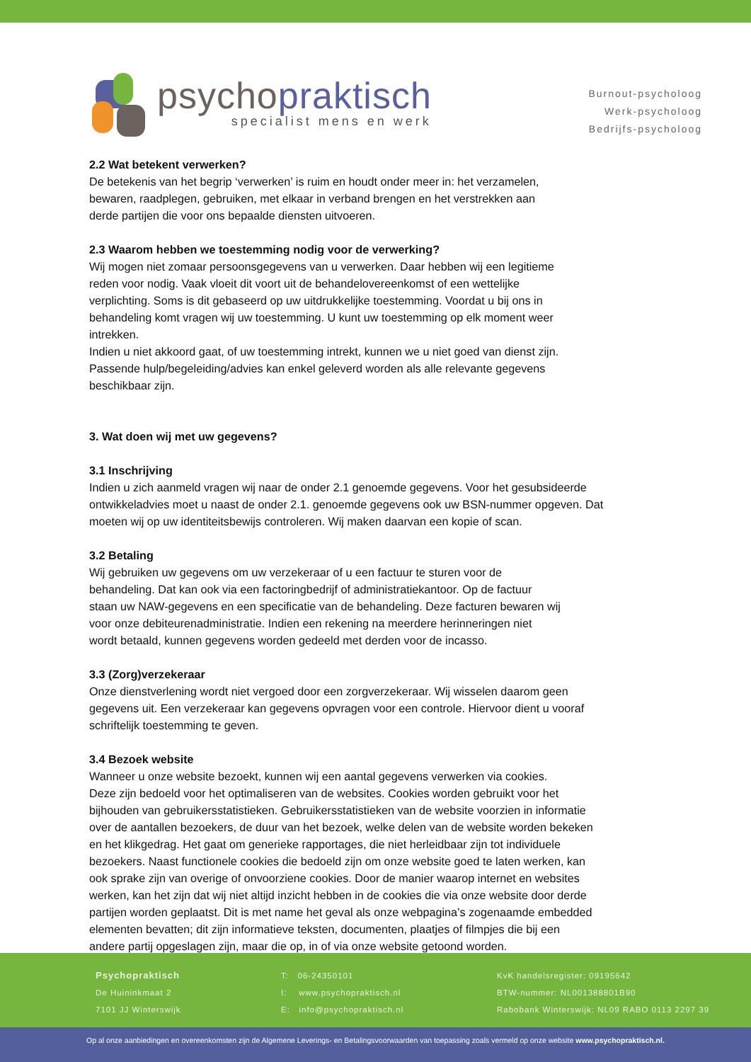psychopraktisch
specialist mens en werk
Burnout-psycholoog
Werk-psycholoog
Bedrijfs-psycholoog
2.2 Wat betekent verwerken?
De betekenis van het begrip ‘verwerken’ is ruim en houdt onder meer in: het verzamelen,
bewaren, raadplegen, gebruiken, met elkaar in verband brengen en het verstrekken aan
derde partijen die voor ons bepaalde diensten uitvoeren.
2.3 Waarom hebben we toestemming nodig voor de verwerking?
Wij mogen niet zomaar persoonsgegevens van u verwerken. Daar hebben wij een legitieme
reden voor nodig. Vaak vloeit dit voort uit de behandelovereenkomst of een wettelijke
verplichting. Soms is dit gebaseerd op uw uitdrukkelijke toestemming. Voordat u bij ons in
behandeling komt vragen wij uw toestemming. U kunt uw toestemming op elk moment weer
intrekken.
Indien u niet akkoord gaat, of uw toestemming intrekt, kunnen we u niet goed van dienst zijn.
Passende hulp/begeleiding/advies kan enkel geleverd worden als alle relevante gegevens
beschikbaar zijn.
3. Wat doen wij met uw gegevens?
3.1 Inschrijving
Indien u zich aanmeld vragen wij naar de onder 2.1 genoemde gegevens. Voor het gesubsideerde
ontwikkeladvies moet u naast de onder 2.1. genoemde gegevens ook uw BSN-nummer opgeven. Dat
moeten wij op uw identiteitsbewijs controleren. Wij maken daarvan een kopie of scan.
3.2 Betaling
Wij gebruiken uw gegevens om uw verzekeraar of u een factuur te sturen voor de
behandeling. Dat kan ook via een factoringbedrijf of administratiekantoor. Op de factuur
staan uw NAW-gegevens en een specificatie van de behandeling. Deze facturen bewaren wij
voor onze debiteurenadministratie. Indien een rekening na meerdere herinneringen niet
wordt betaald, kunnen gegevens worden gedeeld met derden voor de incasso.
3.3 (Zorg)verzekeraar
Onze dienstverlening wordt niet vergoed door een zorgverzekeraar. Wij wisselen daarom geen
gegevens uit. Een verzekeraar kan gegevens opvragen voor een controle. Hiervoor dient u vooraf
schriftelijk toestemming te geven.
3.4 Bezoek website
Wanneer u onze website bezoekt, kunnen wij een aantal gegevens verwerken via cookies.
Deze zijn bedoeld voor het optimaliseren van de websites. Cookies worden gebruikt voor het
bijhouden van gebruikersstatistieken. Gebruikersstatistieken van de website voorzien in informatie
over de aantallen bezoekers, de duur van het bezoek, welke delen van de website worden bekeken
en het klikgedrag. Het gaat om generieke rapportages, die niet herleidbaar zijn tot individuele
bezoekers. Naast functionele cookies die bedoeld zijn om onze website goed te laten werken, kan
ook sprake zijn van overige of onvoorziene cookies. Door de manier waarop internet en websites
werken, kan het zijn dat wij niet altijd inzicht hebben in de cookies die via onze website door derde
partijen worden geplaatst. Dit is met name het geval als onze webpagina’s zogenaamde embedded
elementen bevatten; dit zijn informatieve teksten, documenten, plaatjes of filmpjes die bij een
andere partij opgeslagen zijn, maar die op, in of via onze website getoond worden.
Psychopraktisch
De Huininkmaat 2
7101 JJ Winterswijk
T: 06-24350101
I: www.psychopraktisch.nl
E: info@psychopraktisch.nl
KvK handelsregister: 09195642
BTW-nummer: NL001388801B90
Rabobank Winterswijk: NL09 RABO 0113 2297 39
Op al onze aanbiedingen en overeenkomsten zijn de Algemene Leverings- en Betalingsvoorwaarden van toepassing zoals vermeld op onze website www.psychopraktisch.nl.